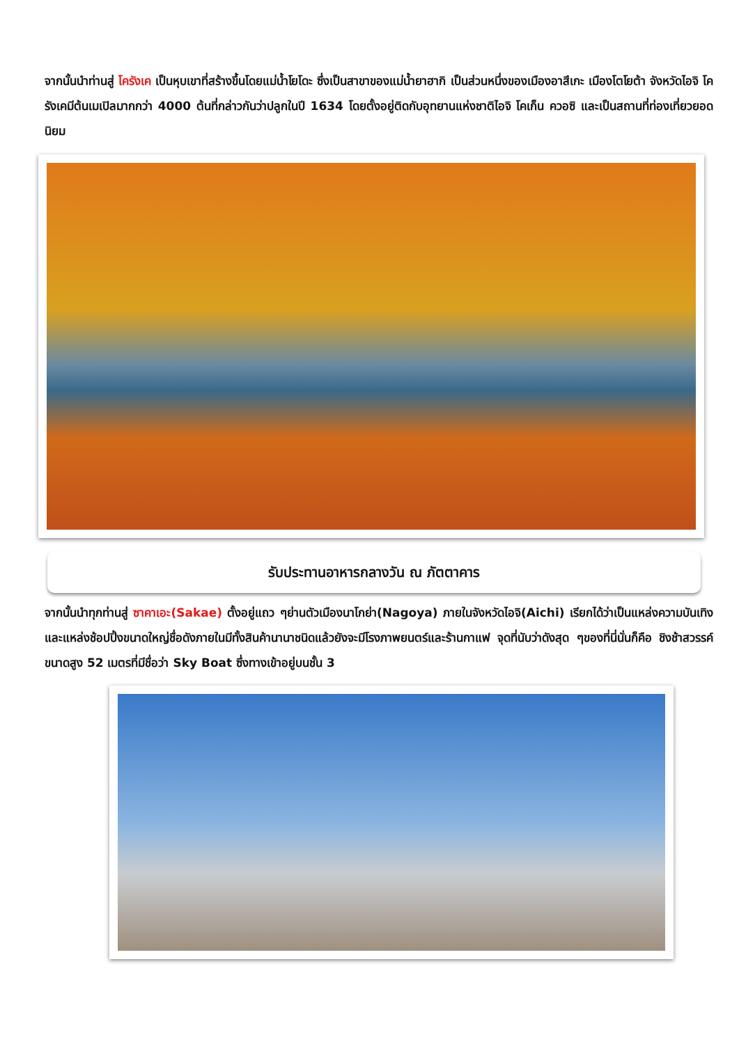จากนั้นนำท่านสู่ โครังเค เป็นหุบเขาที่สร้างขึ้นโดยแม่น้ำโยโดะ ซึ่งเป็นสาขาของแม่น้ำยาฮากิ เป็นส่วนหนึ่งของเมืองอาสึเกะ เมืองโตโยต้า จังหวัดไอจิ โครังเคมีต้นเมเปิลมากกว่า 4000 ต้นที่กล่าวกันว่าปลูกในปี 1634 โดยตั้งอยู่ติดกับอุทยานแห่งชาติไอจิ โคเก็น ควอซิ และเป็นสถานที่ท่องเที่ยวยอดนิยม
รับประทานอาหารกลางวัน ณ ภัตตาคาร
จากนั้นนำทุกท่านสู่ ซาคาเอะ(Sakae) ตั้งอยู่แถว ๆย่านตัวเมืองนาโกย่า(Nagoya) ภายในจังหวัดไอจิ(Aichi) เรียกได้ว่าเป็นแหล่งความบันเทิงและแหล่งช้อปปิ้งขนาดใหญ่ชื่อดังภายในมีทั้งสินค้านานาชนิดแล้วยังจะมีโรงภาพยนตร์และร้านกาแฟ จุดที่นับว่าดังสุด ๆของที่นี่นั่นก็คือ ชิงช้าสวรรค์ขนาดสูง 52 เมตรที่มีชื่อว่า Sky Boat ซึ่งทางเข้าอยู่บนชั้น 3